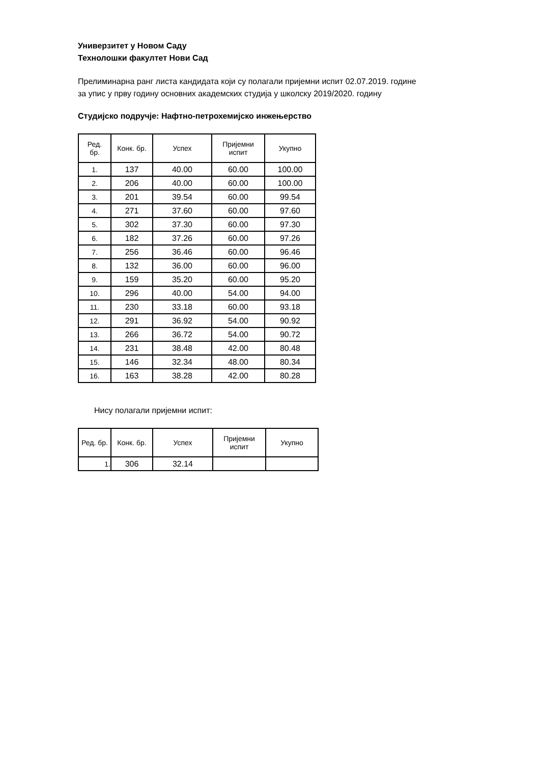Универзитет у Новом Саду
Технолошки факултет Нови Сад
Прелиминарна ранг листа кандидата који су полагали пријемни испит 02.07.2019. године
за упис у прву годину основних академских студија у школску 2019/2020. годину
Студијско подручје: Нафтно-петрохемијско инжењерство
| Ред. бр. | Конк. бр. | Успех | Пријемни испит | Укупно |
| --- | --- | --- | --- | --- |
| 1. | 137 | 40.00 | 60.00 | 100.00 |
| 2. | 206 | 40.00 | 60.00 | 100.00 |
| 3. | 201 | 39.54 | 60.00 | 99.54 |
| 4. | 271 | 37.60 | 60.00 | 97.60 |
| 5. | 302 | 37.30 | 60.00 | 97.30 |
| 6. | 182 | 37.26 | 60.00 | 97.26 |
| 7. | 256 | 36.46 | 60.00 | 96.46 |
| 8. | 132 | 36.00 | 60.00 | 96.00 |
| 9. | 159 | 35.20 | 60.00 | 95.20 |
| 10. | 296 | 40.00 | 54.00 | 94.00 |
| 11. | 230 | 33.18 | 60.00 | 93.18 |
| 12. | 291 | 36.92 | 54.00 | 90.92 |
| 13. | 266 | 36.72 | 54.00 | 90.72 |
| 14. | 231 | 38.48 | 42.00 | 80.48 |
| 15. | 146 | 32.34 | 48.00 | 80.34 |
| 16. | 163 | 38.28 | 42.00 | 80.28 |
Нису полагали пријемни испит:
| Ред. бр. | Конк. бр. | Успех | Пријемни испит | Укупно |
| --- | --- | --- | --- | --- |
| 1. | 306 | 32.14 | | |